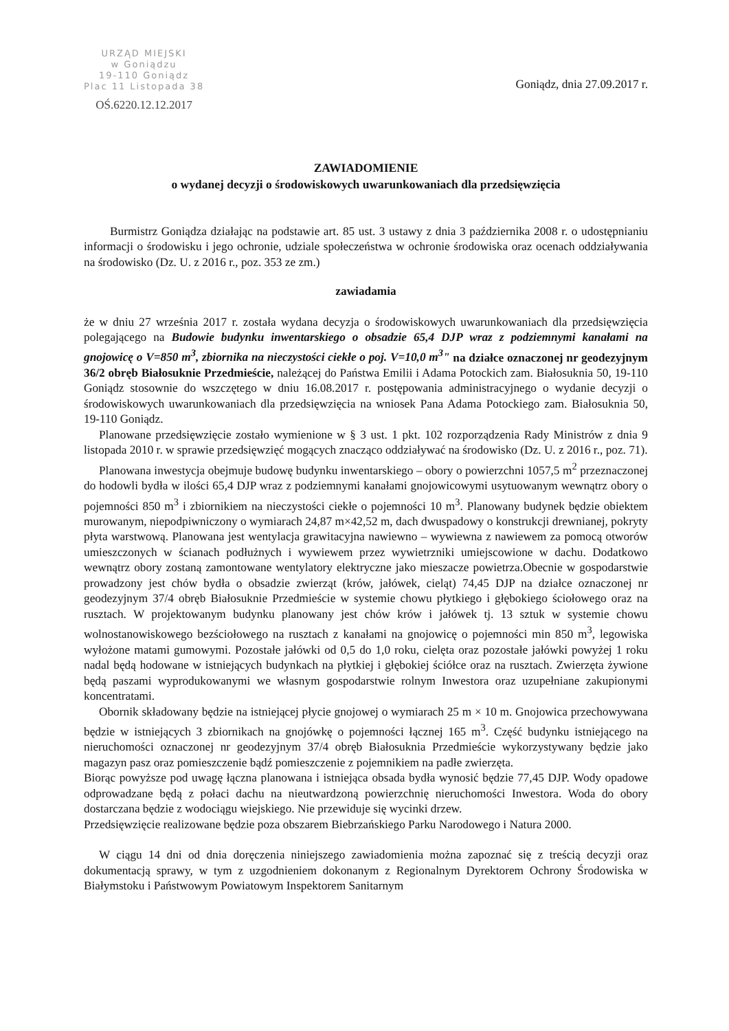URZĄD MIEJSKI
w Goniądzu
19-110 Goniądz
Plac 11 Listopada 38
OŚ.6220.12.12.2017
Goniądz, dnia 27.09.2017 r.
ZAWIADOMIENIE
o wydanej decyzji o środowiskowych uwarunkowaniach dla przedsięwzięcia
Burmistrz Goniądza działając na podstawie art. 85 ust. 3 ustawy z dnia 3 października 2008 r. o udostępnianiu informacji o środowisku i jego ochronie, udziale społeczeństwa w ochronie środowiska oraz ocenach oddziaływania na środowisko (Dz. U. z 2016 r., poz. 353 ze zm.)
zawiadamia
że w dniu 27 września 2017 r. została wydana decyzja o środowiskowych uwarunkowaniach dla przedsięwzięcia polegającego na Budowie budynku inwentarskiego o obsadzie 65,4 DJP wraz z podziemnymi kanałami na gnojowicę o V=850 m<sup>3</sup>, zbiornika na nieczystości ciekłe o poj. V=10,0 m<sup>3</sup>" na działce oznaczonej nr geodezyjnym 36/2 obręb Białosuknie Przedmieście, należącej do Państwa Emilii i Adama Potockich zam. Białosuknia 50, 19-110 Goniądz stosownie do wszczętego w dniu 16.08.2017 r. postępowania administracyjnego o wydanie decyzji o środowiskowych uwarunkowaniach dla przedsięwzięcia na wniosek Pana Adama Potockiego zam. Białosuknia 50, 19-110 Goniądz.
Planowane przedsięwzięcie zostało wymienione w § 3 ust. 1 pkt. 102 rozporządzenia Rady Ministrów z dnia 9 listopada 2010 r. w sprawie przedsięwzięć mogących znacząco oddziaływać na środowisko (Dz. U. z 2016 r., poz. 71).
Planowana inwestycja obejmuje budowę budynku inwentarskiego – obory o powierzchni 1057,5 m<sup>2</sup> przeznaczonej do hodowli bydła w ilości 65,4 DJP wraz z podziemnymi kanałami gnojowicowymi usytuowanym wewnątrz obory o pojemności 850 m<sup>3</sup> i zbiornikiem na nieczystości ciekłe o pojemności 10 m<sup>3</sup>. Planowany budynek będzie obiektem murowanym, niepodpiwniczony o wymiarach 24,87 m×42,52 m, dach dwuspadowy o konstrukcji drewnianej, pokryty płyta warstwową. Planowana jest wentylacja grawitacyjna nawiewno – wywiewna z nawiewem za pomocą otworów umieszczonych w ścianach podłużnych i wywiewem przez wywietrzniki umiejscowione w dachu. Dodatkowo wewnątrz obory zostaną zamontowane wentylatory elektryczne jako mieszacze powietrza.Obecnie w gospodarstwie prowadzony jest chów bydła o obsadzie zwierząt (krów, jałówek, cieląt) 74,45 DJP na działce oznaczonej nr geodezyjnym 37/4 obręb Białosuknie Przedmieście w systemie chowu płytkiego i głębokiego ściołowego oraz na rusztach. W projektowanym budynku planowany jest chów krów i jałówek tj. 13 sztuk w systemie chowu wolnostanowiskowego bezściołowego na rusztach z kanałami na gnojowicę o pojemności min 850 m<sup>3</sup>, legowiska wyłożone matami gumowymi. Pozostałe jałówki od 0,5 do 1,0 roku, cielęta oraz pozostałe jałówki powyżej 1 roku nadal będą hodowane w istniejących budynkach na płytkiej i głębokiej ściółce oraz na rusztach. Zwierzęta żywione będą paszami wyprodukowanymi we własnym gospodarstwie rolnym Inwestora oraz uzupełniane zakupionymi koncentratami.
Obornik składowany będzie na istniejącej płycie gnojowej o wymiarach 25 m × 10 m. Gnojowica przechowywana będzie w istniejących 3 zbiornikach na gnojówkę o pojemności łącznej 165 m<sup>3</sup>. Część budynku istniejącego na nieruchomości oznaczonej nr geodezyjnym 37/4 obręb Białosuknia Przedmieście wykorzystywany będzie jako magazyn pasz oraz pomieszczenie bądź pomieszczenie z pojemnikiem na padłe zwierzęta.
Biorąc powyższe pod uwagę łączna planowana i istniejąca obsada bydła wynosić będzie 77,45 DJP. Wody opadowe odprowadzane będą z połaci dachu na nieutwardzoną powierzchnię nieruchomości Inwestora. Woda do obory dostarczana będzie z wodociągu wiejskiego. Nie przewiduje się wycinki drzew.
Przedsięwzięcie realizowane będzie poza obszarem Biebrzańskiego Parku Narodowego i Natura 2000.
W ciągu 14 dni od dnia doręczenia niniejszego zawiadomienia można zapoznać się z treścią decyzji oraz dokumentacją sprawy, w tym z uzgodnieniem dokonanym z Regionalnym Dyrektorem Ochrony Środowiska w Białymstoku i Państwowym Powiatowym Inspektorem Sanitarnym